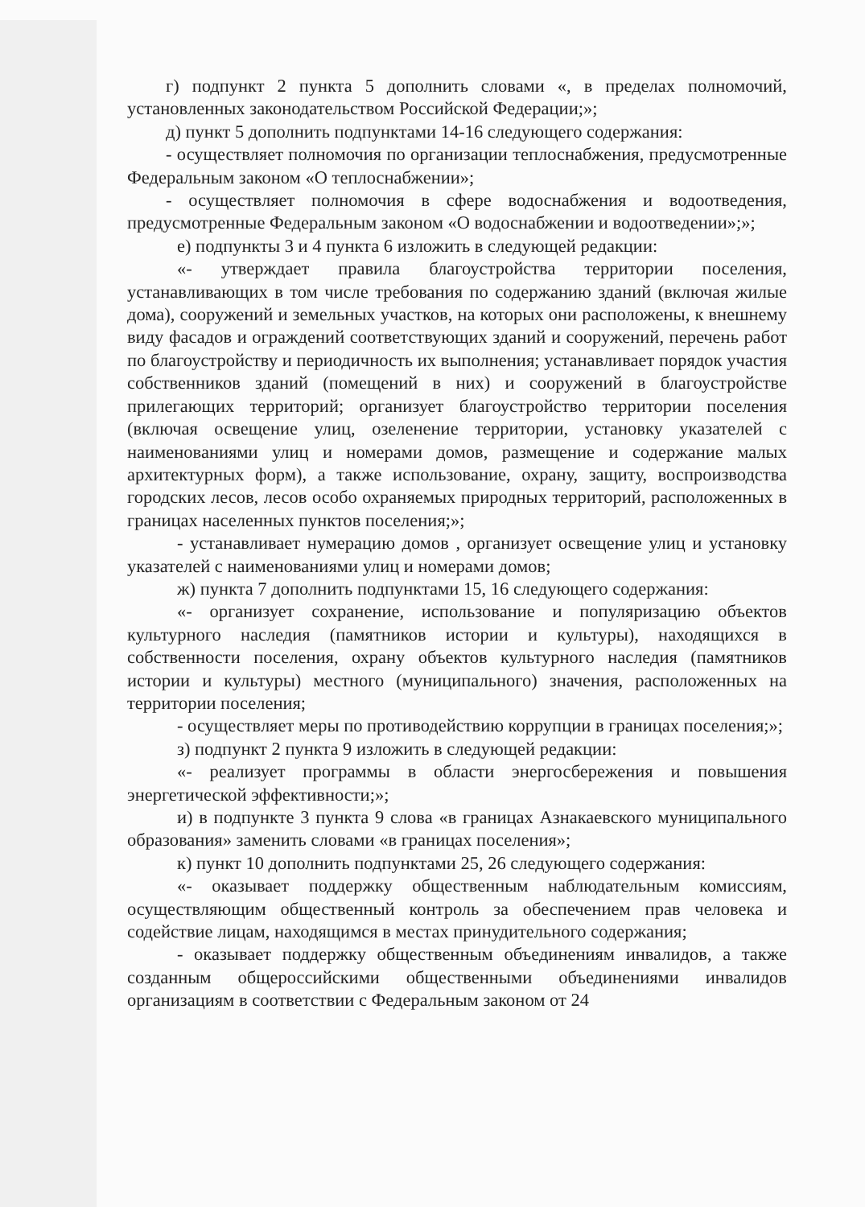г) подпункт 2 пункта 5 дополнить словами «, в пределах полномочий, установленных законодательством Российской Федерации;»;
д) пункт 5 дополнить подпунктами 14-16 следующего содержания:
- осуществляет полномочия по организации теплоснабжения, предусмотренные Федеральным законом «О теплоснабжении»;
- осуществляет полномочия в сфере водоснабжения и водоотведения, предусмотренные Федеральным законом «О водоснабжении и водоотведении»;»;
е) подпункты 3 и 4 пункта 6 изложить в следующей редакции:
«- утверждает правила благоустройства территории поселения, устанавливающих в том числе требования по содержанию зданий (включая жилые дома), сооружений и земельных участков, на которых они расположены, к внешнему виду фасадов и ограждений соответствующих зданий и сооружений, перечень работ по благоустройству и периодичность их выполнения; устанавливает порядок участия собственников зданий (помещений в них) и сооружений в благоустройстве прилегающих территорий; организует благоустройство территории поселения (включая освещение улиц, озеленение территории, установку указателей с наименованиями улиц и номерами домов, размещение и содержание малых архитектурных форм), а также использование, охрану, защиту, воспроизводства городских лесов, лесов особо охраняемых природных территорий, расположенных в границах населенных пунктов поселения;»;
- устанавливает нумерацию домов , организует освещение улиц и установку указателей с наименованиями улиц и номерами домов;
ж) пункта 7 дополнить подпунктами 15, 16 следующего содержания:
«- организует сохранение, использование и популяризацию объектов культурного наследия (памятников истории и культуры), находящихся в собственности поселения, охрану объектов культурного наследия (памятников истории и культуры) местного (муниципального) значения, расположенных на территории поселения;
- осуществляет меры по противодействию коррупции в границах поселения;»;
з) подпункт 2 пункта 9 изложить в следующей редакции:
«- реализует программы в области энергосбережения и повышения энергетической эффективности;»;
и) в подпункте 3 пункта 9 слова «в границах Азнакаевского муниципального образования» заменить словами «в границах поселения»;
к) пункт 10 дополнить подпунктами 25, 26 следующего содержания:
«- оказывает поддержку общественным наблюдательным комиссиям, осуществляющим общественный контроль за обеспечением прав человека и содействие лицам, находящимся в местах принудительного содержания;
- оказывает поддержку общественным объединениям инвалидов, а также созданным общероссийскими общественными объединениями инвалидов организациям в соответствии с Федеральным законом от 24